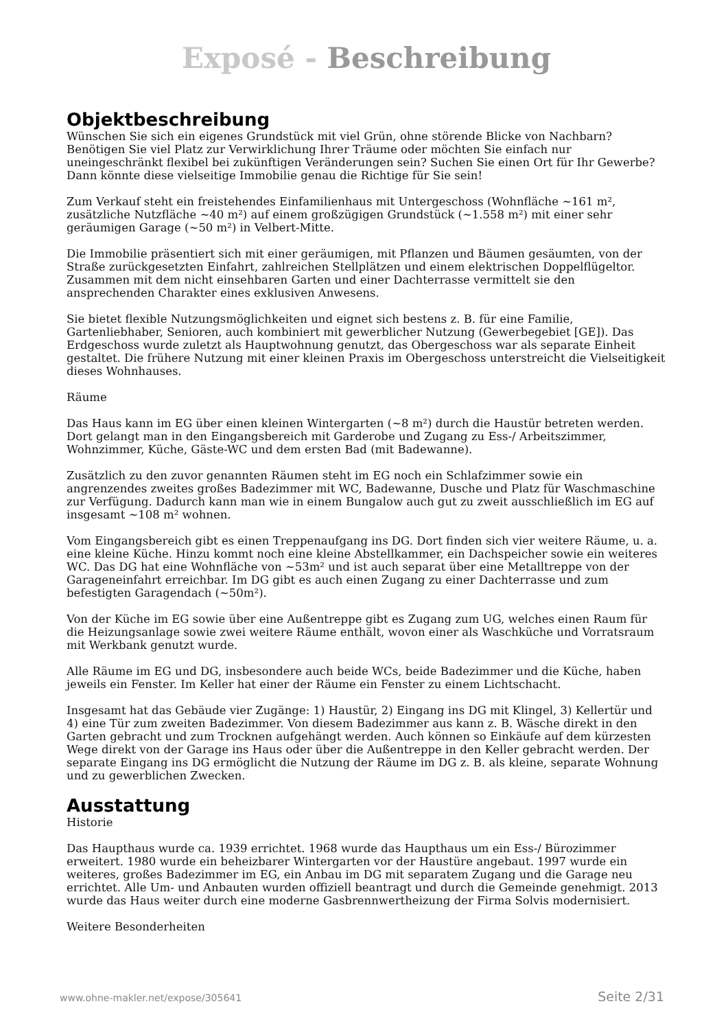Exposé - Beschreibung
Objektbeschreibung
Wünschen Sie sich ein eigenes Grundstück mit viel Grün, ohne störende Blicke von Nachbarn? Benötigen Sie viel Platz zur Verwirklichung Ihrer Träume oder möchten Sie einfach nur uneingeschränkt flexibel bei zukünftigen Veränderungen sein? Suchen Sie einen Ort für Ihr Gewerbe? Dann könnte diese vielseitige Immobilie genau die Richtige für Sie sein!
Zum Verkauf steht ein freistehendes Einfamilienhaus mit Untergeschoss (Wohnfläche ~161 m², zusätzliche Nutzfläche ~40 m²) auf einem großzügigen Grundstück (~1.558 m²) mit einer sehr geräumigen Garage (~50 m²) in Velbert-Mitte.
Die Immobilie präsentiert sich mit einer geräumigen, mit Pflanzen und Bäumen gesäumten, von der Straße zurückgesetzten Einfahrt, zahlreichen Stellplätzen und einem elektrischen Doppelflügeltor. Zusammen mit dem nicht einsehbaren Garten und einer Dachterrasse vermittelt sie den ansprechenden Charakter eines exklusiven Anwesens.
Sie bietet flexible Nutzungsmöglichkeiten und eignet sich bestens z. B. für eine Familie, Gartenliebhaber, Senioren, auch kombiniert mit gewerblicher Nutzung (Gewerbegebiet [GE]). Das Erdgeschoss wurde zuletzt als Hauptwohnung genutzt, das Obergeschoss war als separate Einheit gestaltet. Die frühere Nutzung mit einer kleinen Praxis im Obergeschoss unterstreicht die Vielseitigkeit dieses Wohnhauses.
Räume
Das Haus kann im EG über einen kleinen Wintergarten (~8 m²) durch die Haustür betreten werden. Dort gelangt man in den Eingangsbereich mit Garderobe und Zugang zu Ess-/ Arbeitszimmer, Wohnzimmer, Küche, Gäste-WC und dem ersten Bad (mit Badewanne).
Zusätzlich zu den zuvor genannten Räumen steht im EG noch ein Schlafzimmer sowie ein angrenzendes zweites großes Badezimmer mit WC, Badewanne, Dusche und Platz für Waschmaschine zur Verfügung. Dadurch kann man wie in einem Bungalow auch gut zu zweit ausschließlich im EG auf insgesamt ~108 m² wohnen.
Vom Eingangsbereich gibt es einen Treppenaufgang ins DG. Dort finden sich vier weitere Räume, u. a. eine kleine Küche. Hinzu kommt noch eine kleine Abstellkammer, ein Dachspeicher sowie ein weiteres WC. Das DG hat eine Wohnfläche von ~53m² und ist auch separat über eine Metalltreppe von der Garageneinfahrt erreichbar. Im DG gibt es auch einen Zugang zu einer Dachterrasse und zum befestigten Garagendach (~50m²).
Von der Küche im EG sowie über eine Außentreppe gibt es Zugang zum UG, welches einen Raum für die Heizungsanlage sowie zwei weitere Räume enthält, wovon einer als Waschküche und Vorratsraum mit Werkbank genutzt wurde.
Alle Räume im EG und DG, insbesondere auch beide WCs, beide Badezimmer und die Küche, haben jeweils ein Fenster. Im Keller hat einer der Räume ein Fenster zu einem Lichtschacht.
Insgesamt hat das Gebäude vier Zugänge: 1) Haustür, 2) Eingang ins DG mit Klingel, 3) Kellertür und 4) eine Tür zum zweiten Badezimmer. Von diesem Badezimmer aus kann z. B. Wäsche direkt in den Garten gebracht und zum Trocknen aufgehängt werden. Auch können so Einkäufe auf dem kürzesten Wege direkt von der Garage ins Haus oder über die Außentreppe in den Keller gebracht werden. Der separate Eingang ins DG ermöglicht die Nutzung der Räume im DG z. B. als kleine, separate Wohnung und zu gewerblichen Zwecken.
Ausstattung
Historie
Das Haupthaus wurde ca. 1939 errichtet. 1968 wurde das Haupthaus um ein Ess-/ Bürozimmer erweitert. 1980 wurde ein beheizbarer Wintergarten vor der Haustüre angebaut. 1997 wurde ein weiteres, großes Badezimmer im EG, ein Anbau im DG mit separatem Zugang und die Garage neu errichtet. Alle Um- und Anbauten wurden offiziell beantragt und durch die Gemeinde genehmigt. 2013 wurde das Haus weiter durch eine moderne Gasbrennwertheizung der Firma Solvis modernisiert.
Weitere Besonderheiten
www.ohne-makler.net/expose/305641 Seite 2/31